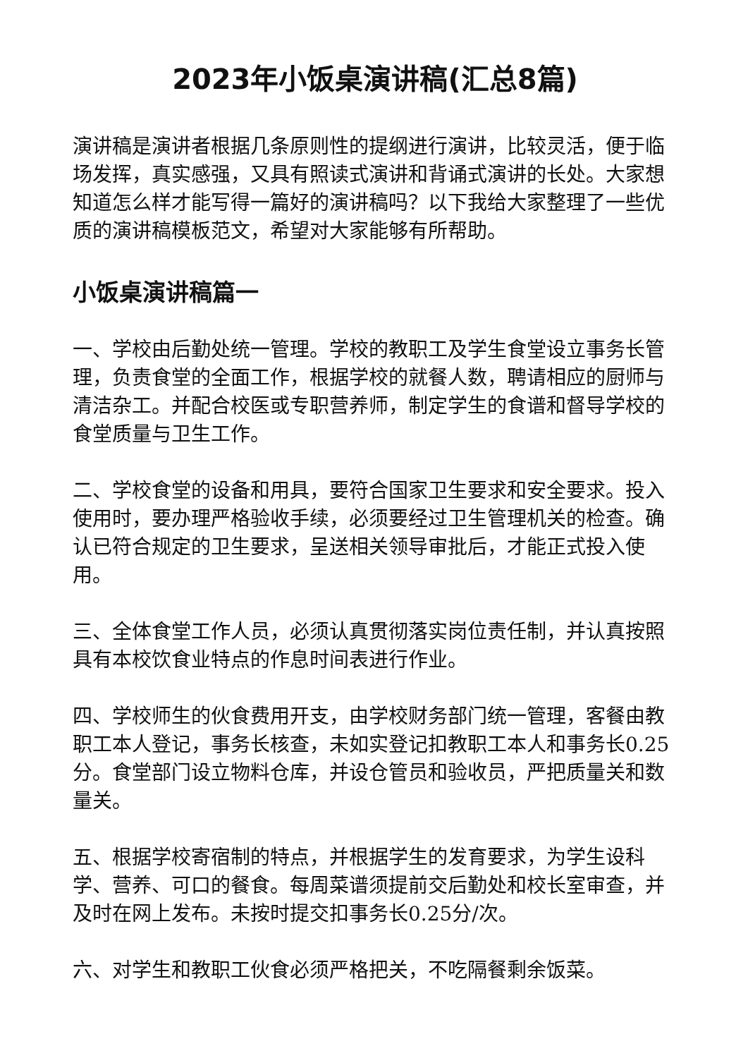2023年小饭桌演讲稿(汇总8篇)
演讲稿是演讲者根据几条原则性的提纲进行演讲，比较灵活，便于临场发挥，真实感强，又具有照读式演讲和背诵式演讲的长处。大家想知道怎么样才能写得一篇好的演讲稿吗？以下我给大家整理了一些优质的演讲稿模板范文，希望对大家能够有所帮助。
小饭桌演讲稿篇一
一、学校由后勤处统一管理。学校的教职工及学生食堂设立事务长管理，负责食堂的全面工作，根据学校的就餐人数，聘请相应的厨师与清洁杂工。并配合校医或专职营养师，制定学生的食谱和督导学校的食堂质量与卫生工作。
二、学校食堂的设备和用具，要符合国家卫生要求和安全要求。投入使用时，要办理严格验收手续，必须要经过卫生管理机关的检查。确认已符合规定的卫生要求，呈送相关领导审批后，才能正式投入使用。
三、全体食堂工作人员，必须认真贯彻落实岗位责任制，并认真按照具有本校饮食业特点的作息时间表进行作业。
四、学校师生的伙食费用开支，由学校财务部门统一管理，客餐由教职工本人登记，事务长核查，未如实登记扣教职工本人和事务长0.25分。食堂部门设立物料仓库，并设仓管员和验收员，严把质量关和数量关。
五、根据学校寄宿制的特点，并根据学生的发育要求，为学生设科学、营养、可口的餐食。每周菜谱须提前交后勤处和校长室审查，并及时在网上发布。未按时提交扣事务长0.25分/次。
六、对学生和教职工伙食必须严格把关，不吃隔餐剩余饭菜。